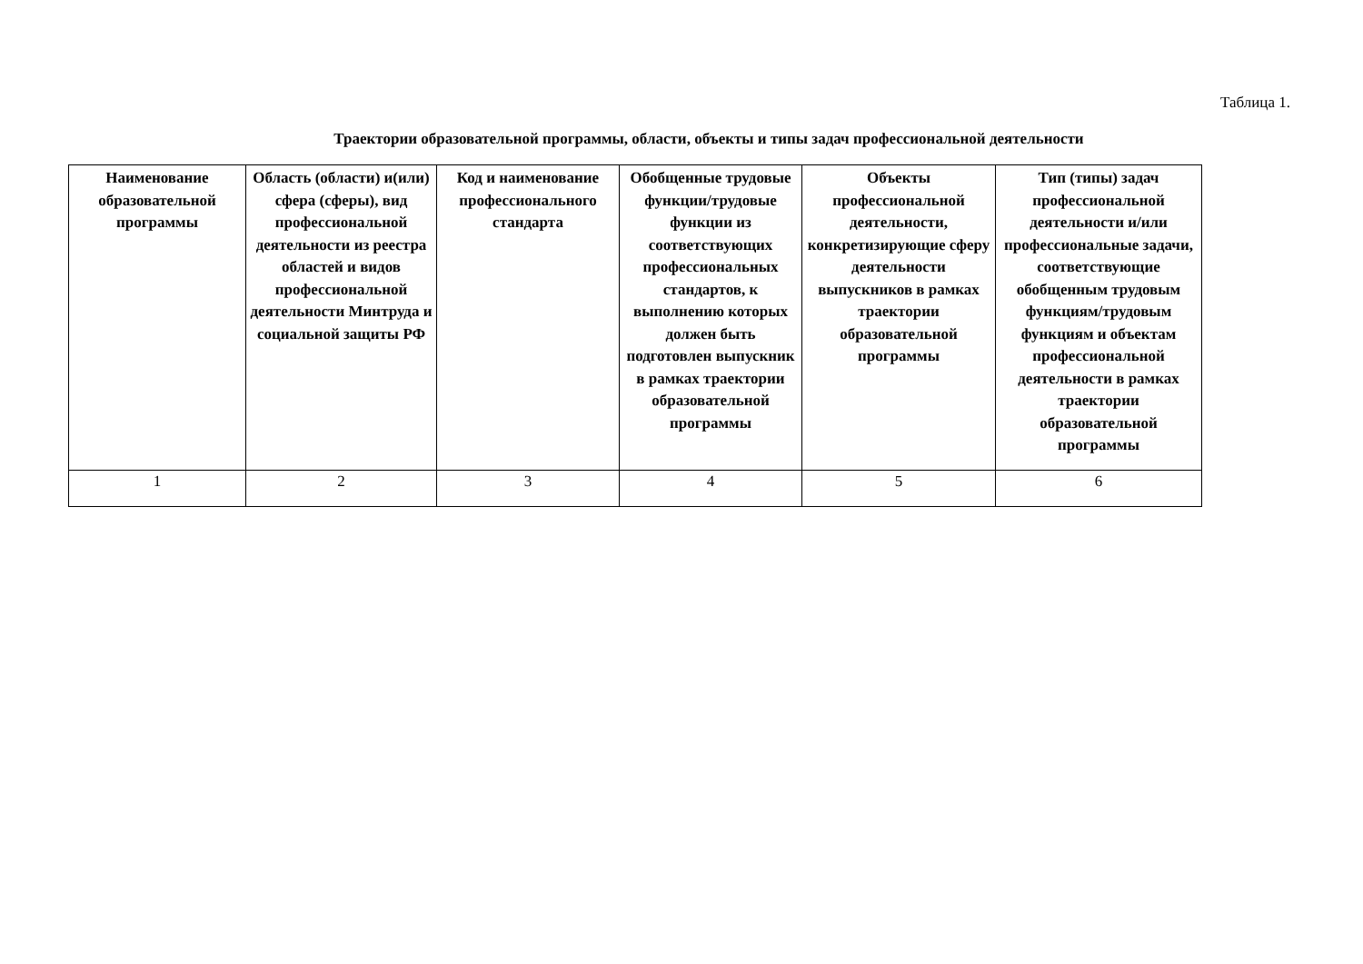Таблица 1.
Траектории образовательной программы, области, объекты и типы задач профессиональной деятельности
| Наименование образовательной программы | Область (области) и(или) сфера (сферы), вид профессиональной деятельности из реестра областей и видов профессиональной деятельности Минтруда и социальной защиты РФ | Код и наименование профессионального стандарта | Обобщенные трудовые функции/трудовые функции из соответствующих профессиональных стандартов, к выполнению которых должен быть подготовлен выпускник в рамках траектории образовательной программы | Объекты профессиональной деятельности, конкретизирующие сферу деятельности выпускников в рамках траектории образовательной программы | Тип (типы) задач профессиональной деятельности и/или профессиональные задачи, соответствующие обобщенным трудовым функциям/трудовым функциям и объектам профессиональной деятельности в рамках траектории образовательной программы |
| --- | --- | --- | --- | --- | --- |
| 1 | 2 | 3 | 4 | 5 | 6 |